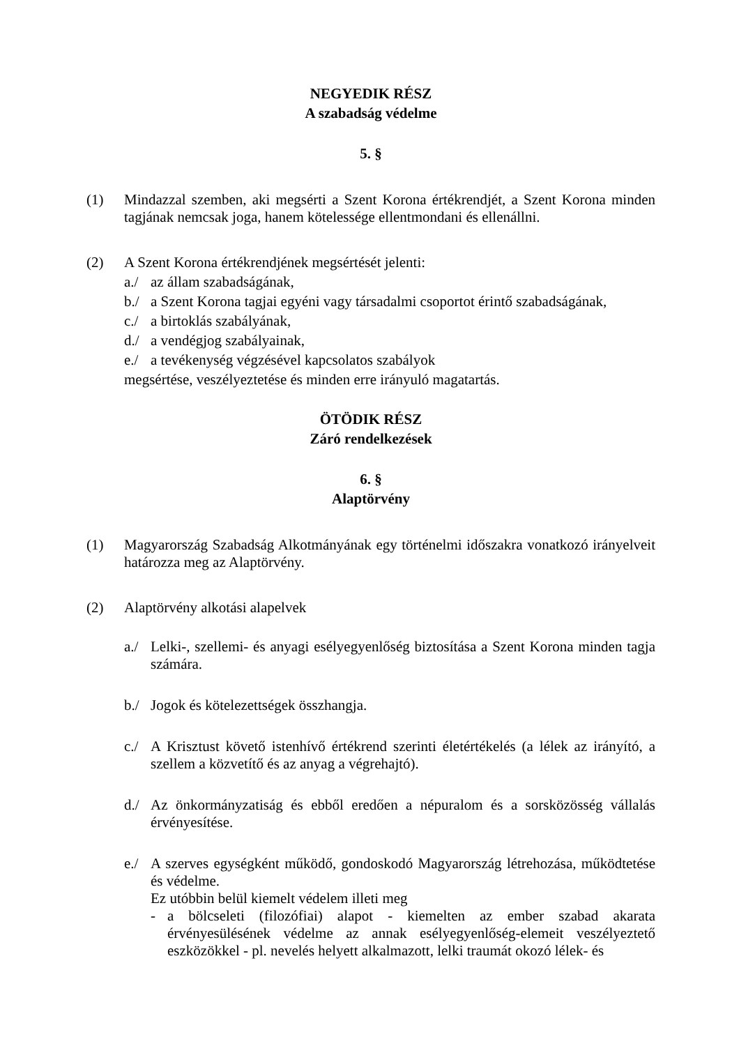NEGYEDIK RÉSZ
A szabadság védelme
5. §
(1) Mindazzal szemben, aki megsérti a Szent Korona értékrendjét, a Szent Korona minden tagjának nemcsak joga, hanem kötelessége ellentmondani és ellenállni.
(2) A Szent Korona értékrendjének megsértését jelenti:
a./ az állam szabadságának,
b./ a Szent Korona tagjai egyéni vagy társadalmi csoportot érintő szabadságának,
c./ a birtoklás szabályának,
d./ a vendégjog szabályainak,
e./ a tevékenység végzésével kapcsolatos szabályok
megsértése, veszélyeztetése és minden erre irányuló magatartás.
ÖTÖDIK RÉSZ
Záró rendelkezések
6. §
Alaptörvény
(1) Magyarország Szabadság Alkotmányának egy történelmi időszakra vonatkozó irányelveit határozza meg az Alaptörvény.
(2) Alaptörvény alkotási alapelvek
a./ Lelki-, szellemi- és anyagi esélyegyenlőség biztosítása a Szent Korona minden tagja számára.
b./ Jogok és kötelezettségek összhangja.
c./ A Krisztust követő istenhívő értékrend szerinti életértékelés (a lélek az irányító, a szellem a közvetítő és az anyag a végrehajtó).
d./ Az önkormányzatiság és ebből eredően a népuralom és a sorsközösség vállalás érvényesítése.
e./ A szerves egységként működő, gondoskodó Magyarország létrehozása, működtetése és védelme.
Ez utóbbin belül kiemelt védelem illeti meg
- a bölcseleti (filozófiai) alapot - kiemelten az ember szabad akarata érvényesülésének védelme az annak esélyegyenlőség-elemeit veszélyeztető eszközökkel - pl. nevelés helyett alkalmazott, lelki traumát okozó lélek- és